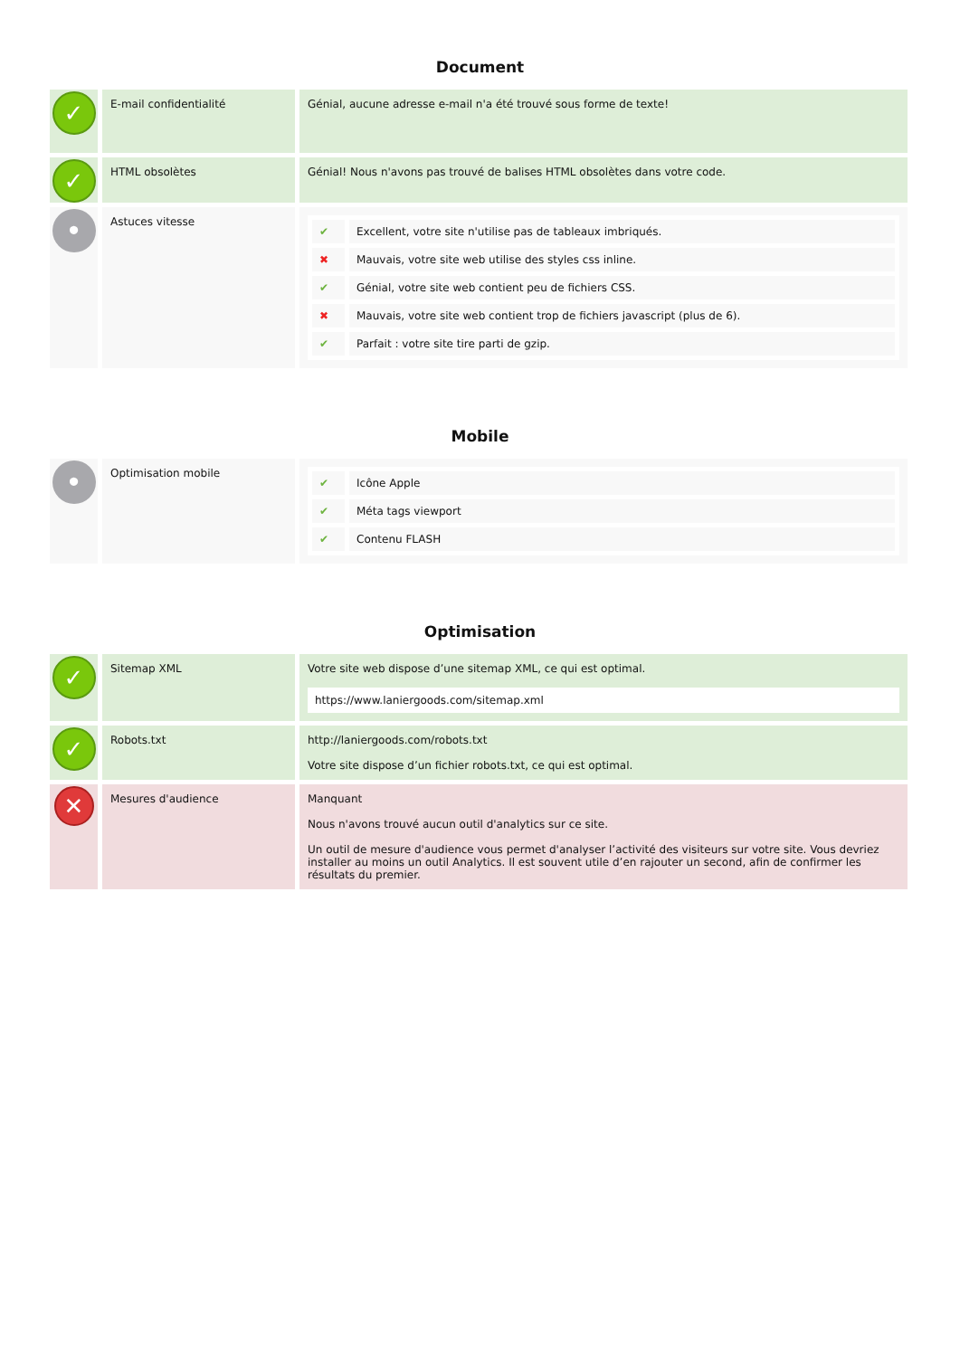Document
| ✓ | E-mail confidentialité | Génial, aucune adresse e-mail n'a été trouvé sous forme de texte! |
| ✓ | HTML obsolètes | Génial! Nous n'avons pas trouvé de balises HTML obsolètes dans votre code. |
| • | Astuces vitesse | / ✔ / Excellent, votre site n'utilise pas de tableaux imbriqués. / / ✖ / Mauvais, votre site web utilise des styles css inline. / / ✔ / Génial, votre site web contient peu de fichiers CSS. / / ✖ / Mauvais, votre site web contient trop de fichiers javascript (plus de 6). / / ✔ / Parfait : votre site tire parti de gzip. / |
Mobile
| • | Optimisation mobile | / ✔ / Icône Apple / / ✔ / Méta tags viewport / / ✔ / Contenu FLASH / |
Optimisation
| ✓ | Sitemap XML | Votre site web dispose d’une sitemap XML, ce qui est optimal. https://www.laniergoods.com/sitemap.xml |
| ✓ | Robots.txt | http://laniergoods.com/robots.txt Votre site dispose d’un fichier robots.txt, ce qui est optimal. |
| ✕ | Mesures d'audience | Manquant Nous n'avons trouvé aucun outil d'analytics sur ce site. Un outil de mesure d'audience vous permet d'analyser l’activité des visiteurs sur votre site. Vous devriez installer au moins un outil Analytics. Il est souvent utile d’en rajouter un second, afin de confirmer les résultats du premier. |